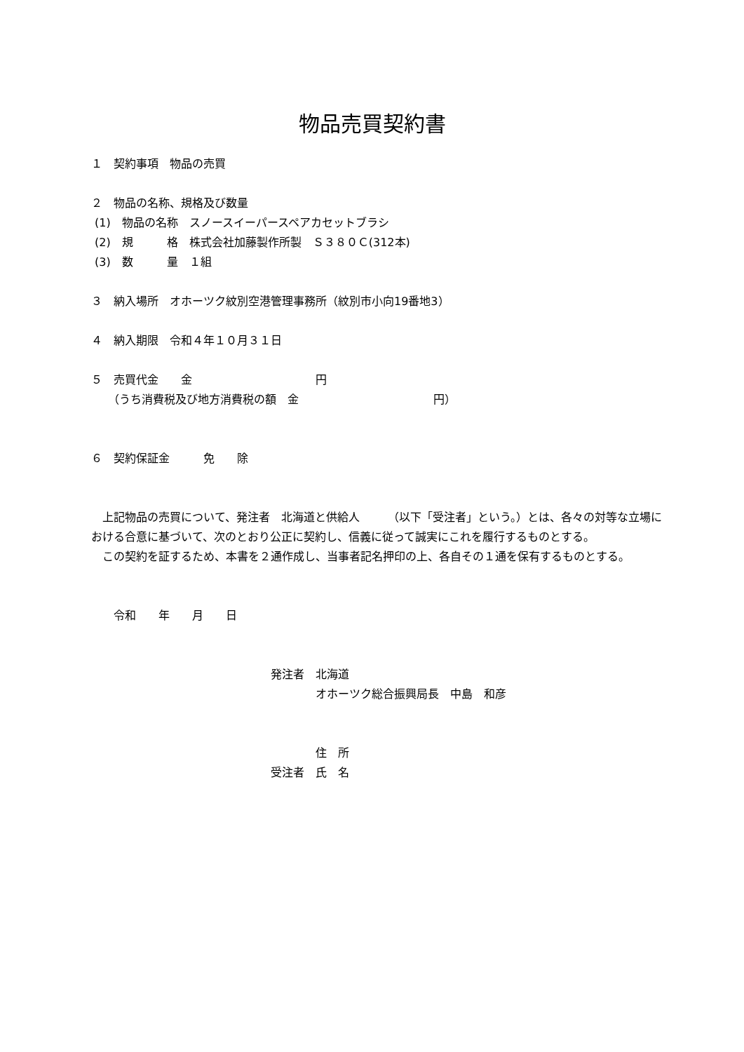物品売買契約書
１　契約事項　物品の売買
２　物品の名称、規格及び数量
(1)　物品の名称　スノースイーパースペアカセットブラシ
(2)　規　　　格　株式会社加藤製作所製　Ｓ３８０Ｃ(312本)
(3)　数　　　量　１組
３　納入場所　オホーツク紋別空港管理事務所（紋別市小向19番地3）
４　納入期限　令和４年１０月３１日
５　売買代金　　金　　　　　　　　　　　円
　　（うち消費税及び地方消費税の額　金　　　　　　　　　　　　円）
６　契約保証金　　　免　　除
　上記物品の売買について、発注者　北海道と供給人　　　（以下「受注者」という。）とは、各々の対等な立場における合意に基づいて、次のとおり公正に契約し、信義に従って誠実にこれを履行するものとする。
　この契約を証するため、本書を２通作成し、当事者記名押印の上、各自その１通を保有するものとする。
　　令和　　年　　月　　日
　　　　　　　　　　　　　　　　発注者　北海道
　　　　　　　　　　　　　　　　　　　　オホーツク総合振興局長　中島　和彦
　　　　　　　　　　　　　　　　　　　　住　所
　　　　　　　　　　　　　　　　受注者　氏　名